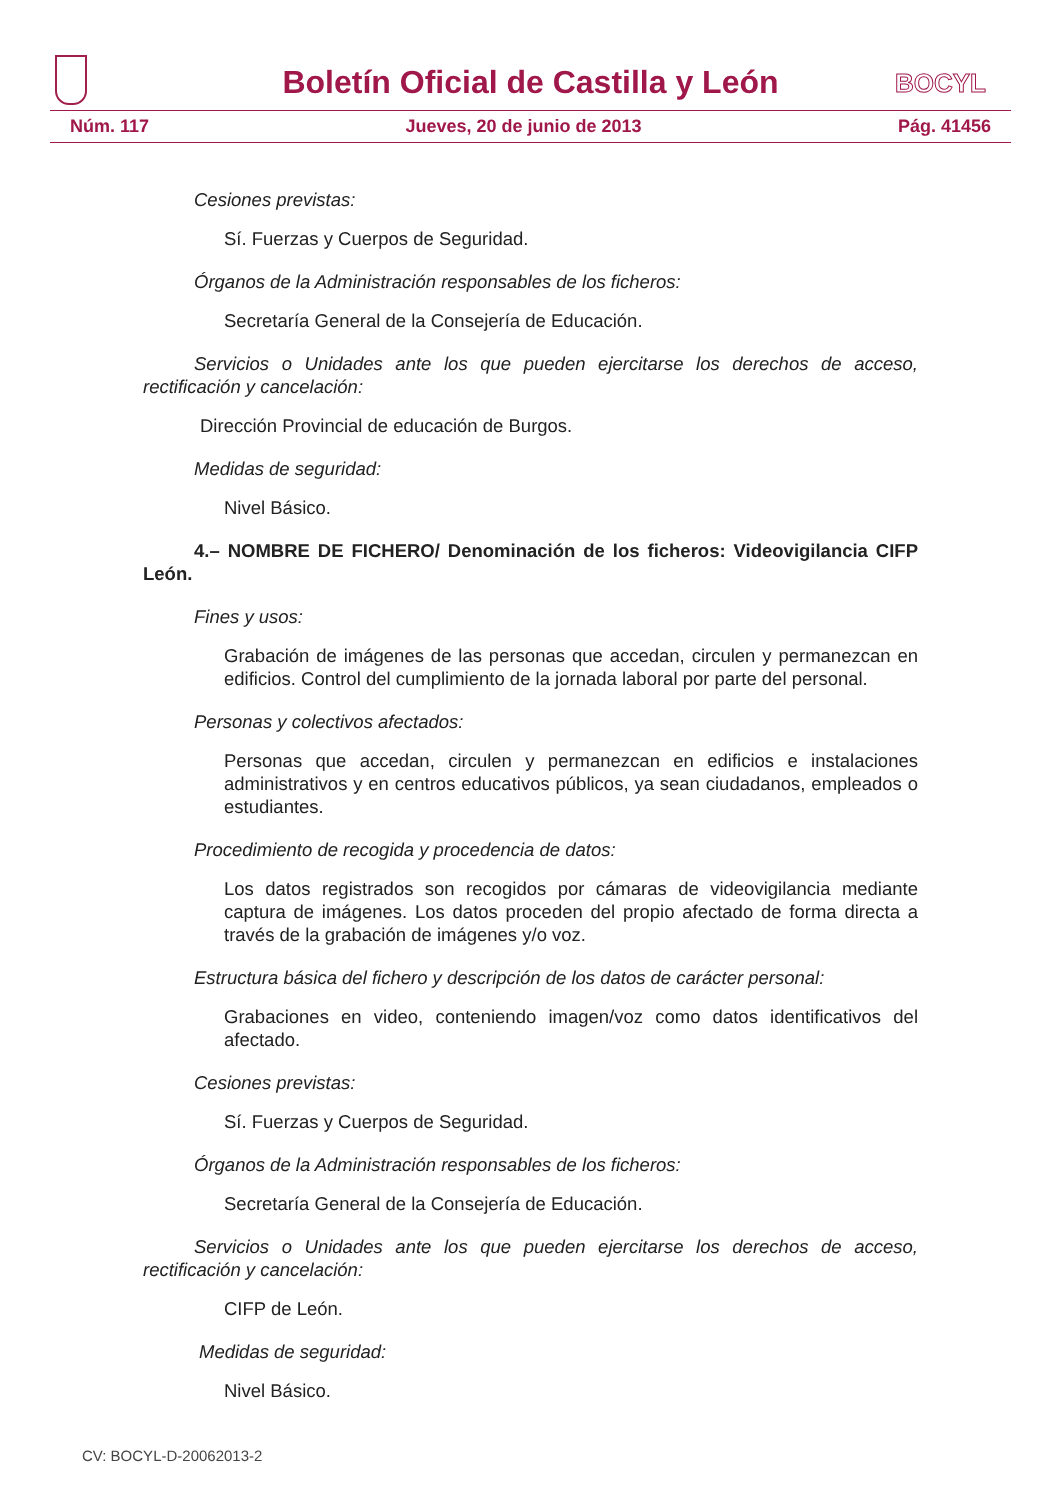Boletín Oficial de Castilla y León
BOCYL
Núm. 117 Jueves, 20 de junio de 2013 Pág. 41456
Cesiones previstas:
Sí. Fuerzas y Cuerpos de Seguridad.
Órganos de la Administración responsables de los ficheros:
Secretaría General de la Consejería de Educación.
Servicios o Unidades ante los que pueden ejercitarse los derechos de acceso, rectificación y cancelación:
Dirección Provincial de educación de Burgos.
Medidas de seguridad:
Nivel Básico.
4.– NOMBRE DE FICHERO/ Denominación de los ficheros: Videovigilancia CIFP León.
Fines y usos:
Grabación de imágenes de las personas que accedan, circulen y permanezcan en edificios. Control del cumplimiento de la jornada laboral por parte del personal.
Personas y colectivos afectados:
Personas que accedan, circulen y permanezcan en edificios e instalaciones administrativos y en centros educativos públicos, ya sean ciudadanos, empleados o estudiantes.
Procedimiento de recogida y procedencia de datos:
Los datos registrados son recogidos por cámaras de videovigilancia mediante captura de imágenes. Los datos proceden del propio afectado de forma directa a través de la grabación de imágenes y/o voz.
Estructura básica del fichero y descripción de los datos de carácter personal:
Grabaciones en video, conteniendo imagen/voz como datos identificativos del afectado.
Cesiones previstas:
Sí. Fuerzas y Cuerpos de Seguridad.
Órganos de la Administración responsables de los ficheros:
Secretaría General de la Consejería de Educación.
Servicios o Unidades ante los que pueden ejercitarse los derechos de acceso, rectificación y cancelación:
CIFP de León.
Medidas de seguridad:
Nivel Básico.
CV: BOCYL-D-20062013-2